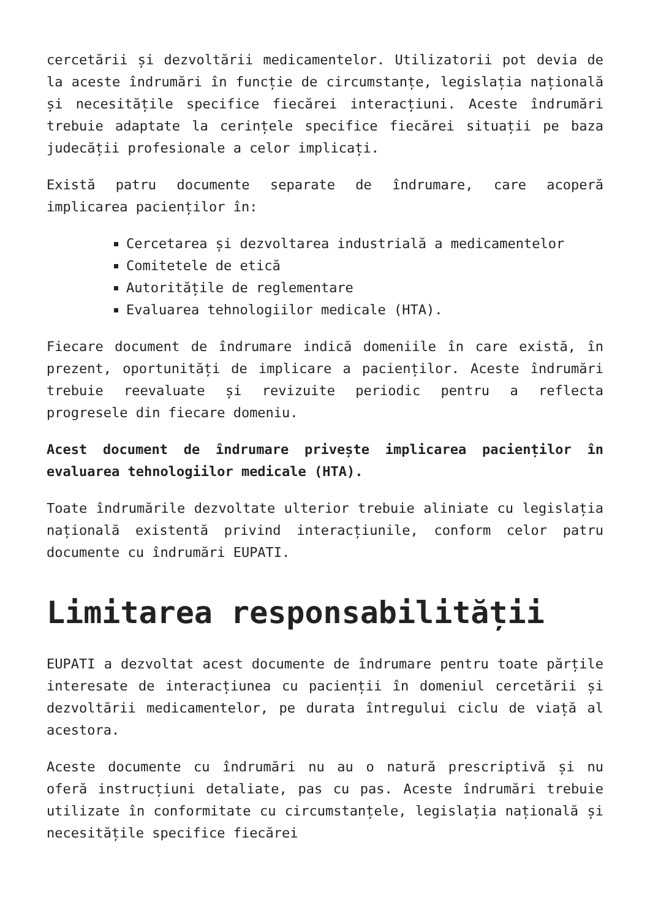cercetării și dezvoltării medicamentelor. Utilizatorii pot devia de la aceste îndrumări în funcție de circumstanțe, legislația națională și necesitățile specifice fiecărei interacțiuni. Aceste îndrumări trebuie adaptate la cerințele specifice fiecărei situații pe baza judecății profesionale a celor implicați.
Există patru documente separate de îndrumare, care acoperă implicarea pacienților în:
Cercetarea și dezvoltarea industrială a medicamentelor
Comitetele de etică
Autoritățile de reglementare
Evaluarea tehnologiilor medicale (HTA).
Fiecare document de îndrumare indică domeniile în care există, în prezent, oportunități de implicare a pacienților. Aceste îndrumări trebuie reevaluate și revizuite periodic pentru a reflecta progresele din fiecare domeniu.
Acest document de îndrumare privește implicarea pacienților în evaluarea tehnologiilor medicale (HTA).
Toate îndrumările dezvoltate ulterior trebuie aliniate cu legislația națională existentă privind interacțiunile, conform celor patru documente cu îndrumări EUPATI.
Limitarea responsabilității
EUPATI a dezvoltat acest documente de îndrumare pentru toate părțile interesate de interacțiunea cu pacienții în domeniul cercetării și dezvoltării medicamentelor, pe durata întregului ciclu de viață al acestora.
Aceste documente cu îndrumări nu au o natură prescriptivă și nu oferă instrucțiuni detaliate, pas cu pas. Aceste îndrumări trebuie utilizate în conformitate cu circumstanțele, legislația națională și necesitățile specifice fiecărei